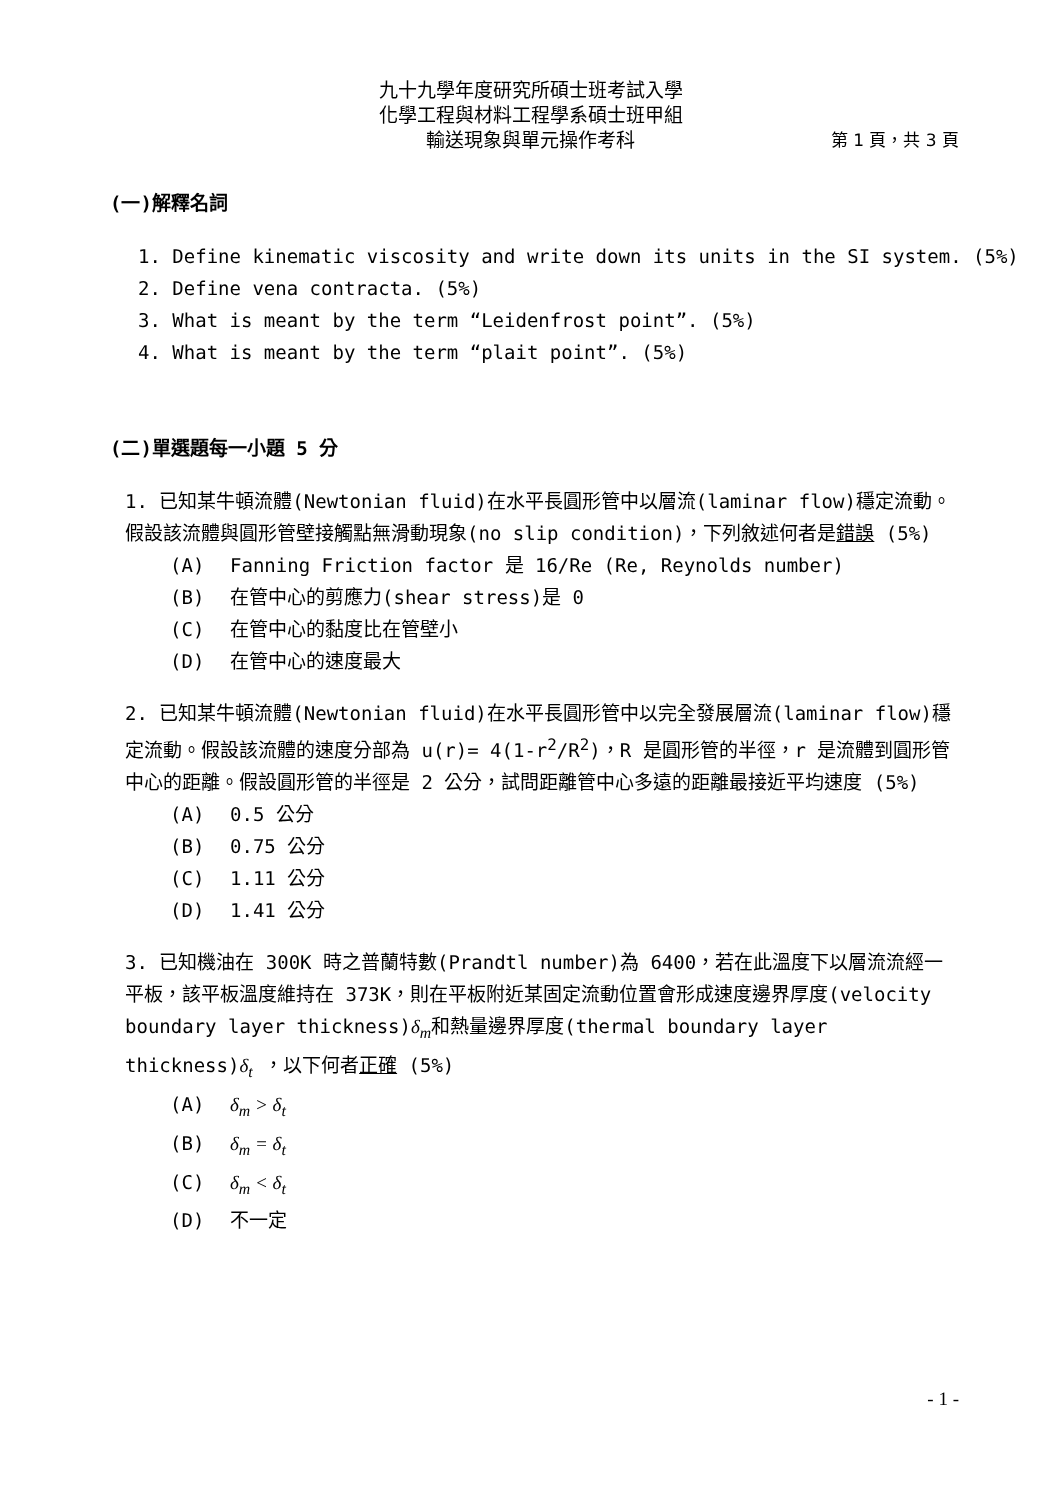九十九學年度研究所碩士班考試入學
化學工程與材料工程學系碩士班甲組
輸送現象與單元操作考科 第 1 頁，共 3 頁
(一)解釋名詞
1. Define kinematic viscosity and write down its units in the SI system. (5%)
2. Define vena contracta. (5%)
3. What is meant by the term “Leidenfrost point”. (5%)
4. What is meant by the term “plait point”. (5%)
(二)單選題每一小題 5 分
1. 已知某牛頓流體(Newtonian fluid)在水平長圓形管中以層流(laminar flow)穩定流動。假設該流體與圓形管壁接觸點無滑動現象(no slip condition)，下列敘述何者是錯誤 (5%)
(A) Fanning Friction factor 是 16/Re (Re, Reynolds number)
(B) 在管中心的剪應力(shear stress)是 0
(C) 在管中心的黏度比在管壁小
(D) 在管中心的速度最大
2. 已知某牛頓流體(Newtonian fluid)在水平長圓形管中以完全發展層流(laminar flow)穩定流動。假設該流體的速度分部為 u(r)= 4(1-r<sup>2</sup>/R<sup>2</sup>)，R 是圓形管的半徑，r 是流體到圓形管中心的距離。假設圓形管的半徑是 2 公分，試問距離管中心多遠的距離最接近平均速度 (5%)
(A) 0.5 公分
(B) 0.75 公分
(C) 1.11 公分
(D) 1.41 公分
3. 已知機油在 300K 時之普蘭特數(Prandtl number)為 6400，若在此溫度下以層流流經一平板，該平板溫度維持在 373K，則在平板附近某固定流動位置會形成速度邊界厚度(velocity boundary layer thickness)δ<sub>m</sub>和熱量邊界厚度(thermal boundary layer thickness)δ<sub>t</sub> ，以下何者正確 (5%)
(A) δ<sub>m</sub> > δ<sub>t</sub>
(B) δ<sub>m</sub> = δ<sub>t</sub>
(C) δ<sub>m</sub> < δ<sub>t</sub>
(D) 不一定
- 1 -